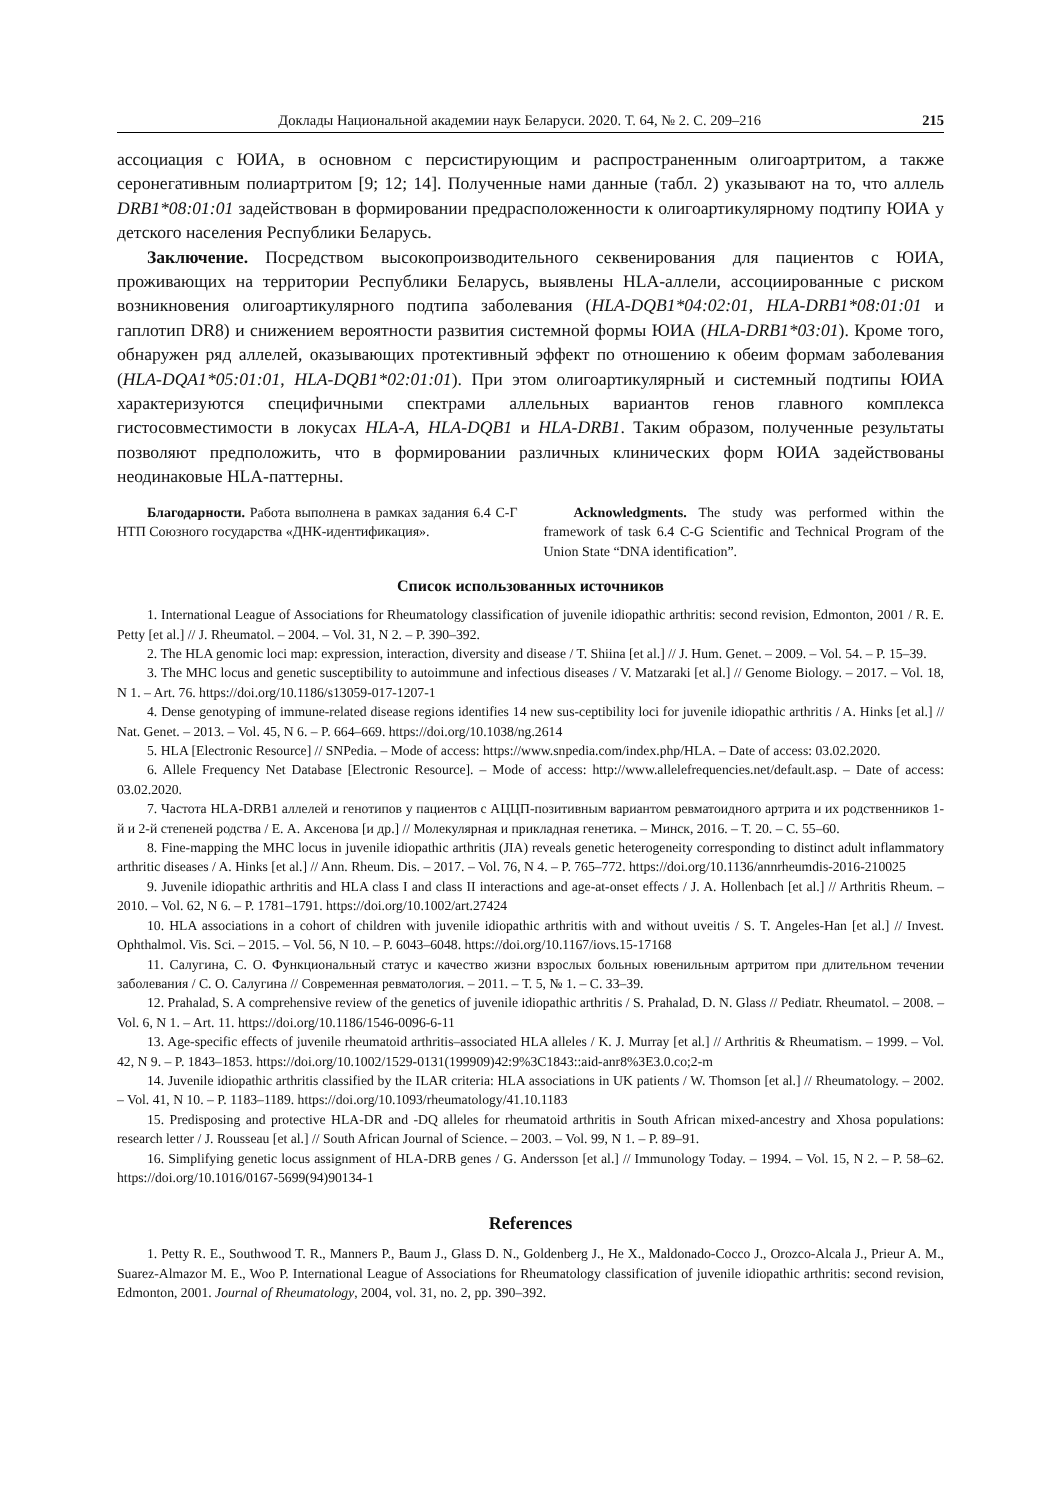Доклады Национальной академии наук Беларуси. 2020. Т. 64, № 2. С. 209–216 215
ассоциация с ЮИА, в основном с персистирующим и распространенным олигоартритом, а также серонегативным полиартритом [9; 12; 14]. Полученные нами данные (табл. 2) указывают на то, что аллель DRB1*08:01:01 задействован в формировании предрасположенности к олигоартикулярному подтипу ЮИА у детского населения Республики Беларусь.
Заключение. Посредством высокопроизводительного секвенирования для пациентов с ЮИА, проживающих на территории Республики Беларусь, выявлены HLA-аллели, ассоциированные с риском возникновения олигоартикулярного подтипа заболевания (HLA-DQB1*04:02:01, HLA-DRB1*08:01:01 и гаплотип DR8) и снижением вероятности развития системной формы ЮИА (HLA-DRB1*03:01). Кроме того, обнаружен ряд аллелей, оказывающих протективный эффект по отношению к обеим формам заболевания (HLA-DQA1*05:01:01, HLA-DQB1*02:01:01). При этом олигоартикулярный и системный подтипы ЮИА характеризуются специфичными спектрами аллельных вариантов генов главного комплекса гистосовместимости в локусах HLA-A, HLA-DQB1 и HLA-DRB1. Таким образом, полученные результаты позволяют предположить, что в формировании различных клинических форм ЮИА задействованы неодинаковые HLA-паттерны.
Благодарности. Работа выполнена в рамках задания 6.4 С-Г НТП Союзного государства «ДНК-идентификация».
Acknowledgments. The study was performed within the framework of task 6.4 C-G Scientific and Technical Program of the Union State “DNA identification”.
Список использованных источников
1. International League of Associations for Rheumatology classification of juvenile idiopathic arthritis: second revision, Edmonton, 2001 / R. E. Petty [et al.] // J. Rheumatol. – 2004. – Vol. 31, N 2. – P. 390–392.
2. The HLA genomic loci map: expression, interaction, diversity and disease / T. Shiina [et al.] // J. Hum. Genet. – 2009. – Vol. 54. – P. 15–39.
3. The MHC locus and genetic susceptibility to autoimmune and infectious diseases / V. Matzaraki [et al.] // Genome Biology. – 2017. – Vol. 18, N 1. – Art. 76. https://doi.org/10.1186/s13059-017-1207-1
4. Dense genotyping of immune-related disease regions identifies 14 new sus-ceptibility loci for juvenile idiopathic arthritis / A. Hinks [et al.] // Nat. Genet. – 2013. – Vol. 45, N 6. – P. 664–669. https://doi.org/10.1038/ng.2614
5. HLA [Electronic Resource] // SNPedia. – Mode of access: https://www.snpedia.com/index.php/HLA. – Date of access: 03.02.2020.
6. Allele Frequency Net Database [Electronic Resource]. – Mode of access: http://www.allelefrequencies.net/default.asp. – Date of access: 03.02.2020.
7. Частота HLA-DRB1 аллелей и генотипов у пациентов с АЦЦП-позитивным вариантом ревматоидного артрита и их родственников 1-й и 2-й степеней родства / Е. А. Аксенова [и др.] // Молекулярная и прикладная генетика. – Минск, 2016. – Т. 20. – С. 55–60.
8. Fine-mapping the MHC locus in juvenile idiopathic arthritis (JIA) reveals genetic heterogeneity corresponding to distinct adult inflammatory arthritic diseases / A. Hinks [et al.] // Ann. Rheum. Dis. – 2017. – Vol. 76, N 4. – P. 765–772. https://doi.org/10.1136/annrheumdis-2016-210025
9. Juvenile idiopathic arthritis and HLA class I and class II interactions and age-at-onset effects / J. A. Hollenbach [et al.] // Arthritis Rheum. – 2010. – Vol. 62, N 6. – P. 1781–1791. https://doi.org/10.1002/art.27424
10. HLA associations in a cohort of children with juvenile idiopathic arthritis with and without uveitis / S. T. Angeles-Han [et al.] // Invest. Ophthalmol. Vis. Sci. – 2015. – Vol. 56, N 10. – P. 6043–6048. https://doi.org/10.1167/iovs.15-17168
11. Салугина, С. О. Функциональный статус и качество жизни взрослых больных ювенильным артритом при длительном течении заболевания / С. О. Салугина // Современная ревматология. – 2011. – Т. 5, № 1. – С. 33–39.
12. Prahalad, S. A comprehensive review of the genetics of juvenile idiopathic arthritis / S. Prahalad, D. N. Glass // Pediatr. Rheumatol. – 2008. – Vol. 6, N 1. – Art. 11. https://doi.org/10.1186/1546-0096-6-11
13. Age-specific effects of juvenile rheumatoid arthritis–associated HLA alleles / K. J. Murray [et al.] // Arthritis & Rheumatism. – 1999. – Vol. 42, N 9. – P. 1843–1853. https://doi.org/10.1002/1529-0131(199909)42:9%3C1843::aid-anr8%3E3.0.co;2-m
14. Juvenile idiopathic arthritis classified by the ILAR criteria: HLA associations in UK patients / W. Thomson [et al.] // Rheumatology. – 2002. – Vol. 41, N 10. – P. 1183–1189. https://doi.org/10.1093/rheumatology/41.10.1183
15. Predisposing and protective HLA-DR and -DQ alleles for rheumatoid arthritis in South African mixed-ancestry and Xhosa populations: research letter / J. Rousseau [et al.] // South African Journal of Science. – 2003. – Vol. 99, N 1. – P. 89–91.
16. Simplifying genetic locus assignment of HLA-DRB genes / G. Andersson [et al.] // Immunology Today. – 1994. – Vol. 15, N 2. – P. 58–62. https://doi.org/10.1016/0167-5699(94)90134-1
References
1. Petty R. E., Southwood T. R., Manners P., Baum J., Glass D. N., Goldenberg J., He X., Maldonado-Cocco J., Orozco-Alcala J., Prieur A. M., Suarez-Almazor M. E., Woo P. International League of Associations for Rheumatology classification of juvenile idiopathic arthritis: second revision, Edmonton, 2001. Journal of Rheumatology, 2004, vol. 31, no. 2, pp. 390–392.